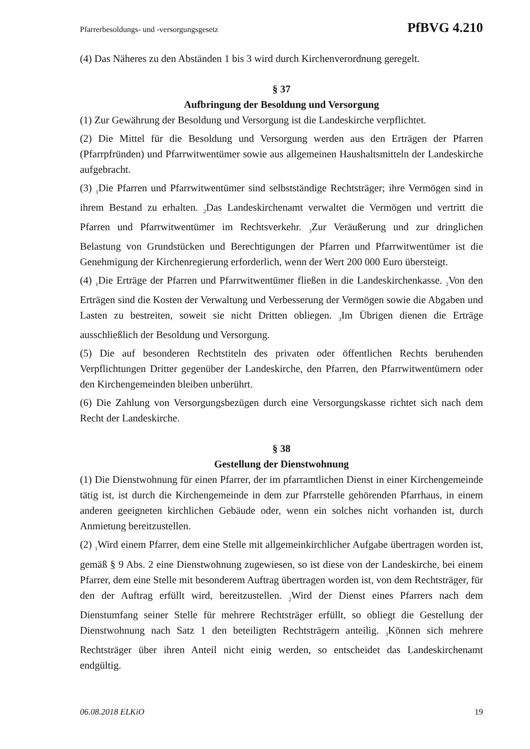Pfarrerbesoldungs- und -versorgungsgesetz PfBVG 4.210
(4) Das Näheres zu den Abständen 1 bis 3 wird durch Kirchenverordnung geregelt.
§ 37
Aufbringung der Besoldung und Versorgung
(1) Zur Gewährung der Besoldung und Versorgung ist die Landeskirche verpflichtet.
(2) Die Mittel für die Besoldung und Versorgung werden aus den Erträgen der Pfarren (Pfarrpfründen) und Pfarrwitwentümer sowie aus allgemeinen Haushaltsmitteln der Landeskirche aufgebracht.
(3) <sub>1</sub>Die Pfarren und Pfarrwitwentümer sind selbstständige Rechtsträger; ihre Vermögen sind in ihrem Bestand zu erhalten. <sub>2</sub>Das Landeskirchenamt verwaltet die Vermögen und vertritt die Pfarren und Pfarrwitwentümer im Rechtsverkehr. <sub>3</sub>Zur Veräußerung und zur dringlichen Belastung von Grundstücken und Berechtigungen der Pfarren und Pfarrwitwentümer ist die Genehmigung der Kirchenregierung erforderlich, wenn der Wert 200 000 Euro übersteigt.
(4) <sub>1</sub>Die Erträge der Pfarren und Pfarrwitwentümer fließen in die Landeskirchenkasse. <sub>2</sub>Von den Erträgen sind die Kosten der Verwaltung und Verbesserung der Vermögen sowie die Abgaben und Lasten zu bestreiten, soweit sie nicht Dritten obliegen. <sub>3</sub>Im Übrigen dienen die Erträge ausschließlich der Besoldung und Versorgung.
(5) Die auf besonderen Rechtstiteln des privaten oder öffentlichen Rechts beruhenden Verpflichtungen Dritter gegenüber der Landeskirche, den Pfarren, den Pfarrwitwentümern oder den Kirchengemeinden bleiben unberührt.
(6) Die Zahlung von Versorgungsbezügen durch eine Versorgungskasse richtet sich nach dem Recht der Landeskirche.
§ 38
Gestellung der Dienstwohnung
(1) Die Dienstwohnung für einen Pfarrer, der im pfarramtlichen Dienst in einer Kirchengemeinde tätig ist, ist durch die Kirchengemeinde in dem zur Pfarrstelle gehörenden Pfarrhaus, in einem anderen geeigneten kirchlichen Gebäude oder, wenn ein solches nicht vorhanden ist, durch Anmietung bereitzustellen.
(2) <sub>1</sub>Wird einem Pfarrer, dem eine Stelle mit allgemeinkirchlicher Aufgabe übertragen worden ist, gemäß § 9 Abs. 2 eine Dienstwohnung zugewiesen, so ist diese von der Landeskirche, bei einem Pfarrer, dem eine Stelle mit besonderem Auftrag übertragen worden ist, von dem Rechtsträger, für den der Auftrag erfüllt wird, bereitzustellen. <sub>2</sub>Wird der Dienst eines Pfarrers nach dem Dienstumfang seiner Stelle für mehrere Rechtsträger erfüllt, so obliegt die Gestellung der Dienstwohnung nach Satz 1 den beteiligten Rechtsträgern anteilig. <sub>3</sub>Können sich mehrere Rechtsträger über ihren Anteil nicht einig werden, so entscheidet das Landeskirchenamt endgültig.
06.08.2018 ELKiO 19